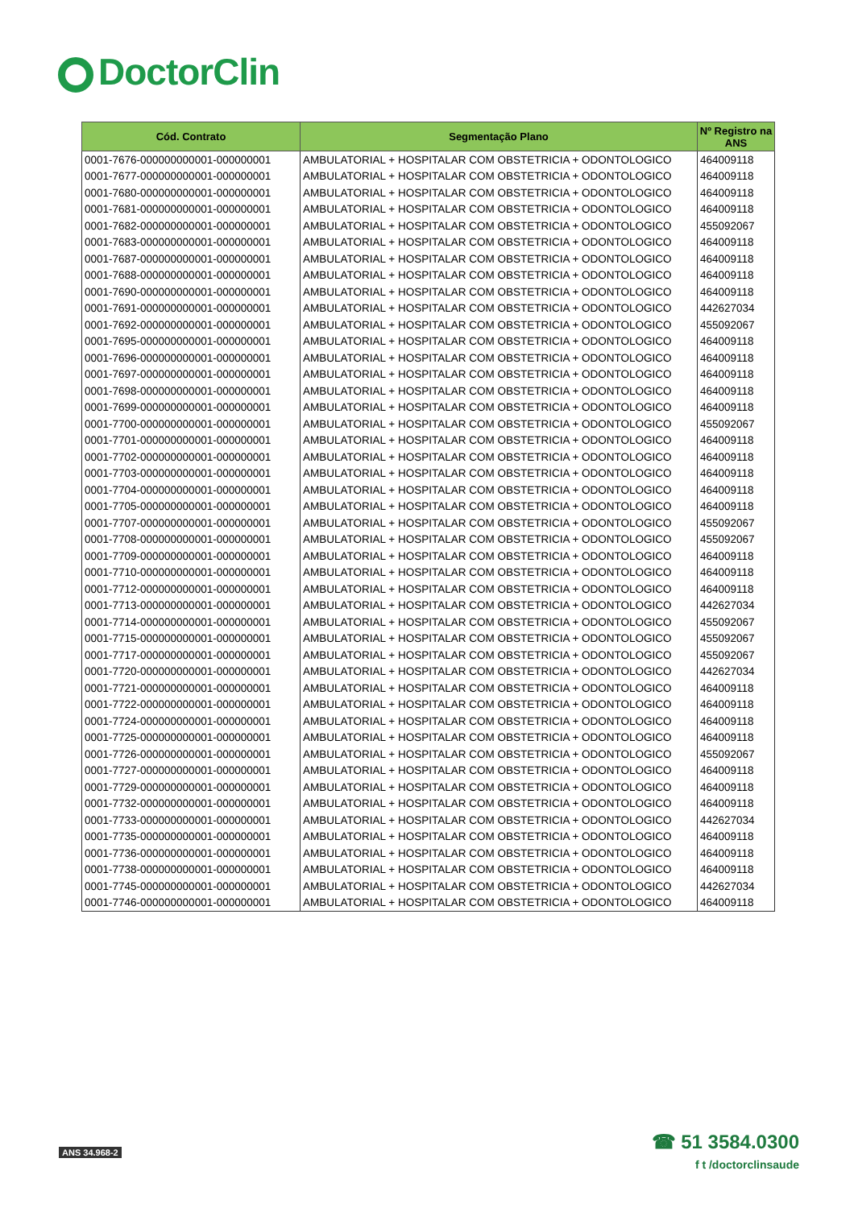DoctorClin
| Cód. Contrato | Segmentação Plano | Nº Registro na ANS |
| --- | --- | --- |
| 0001-7676-000000000001-000000001 | AMBULATORIAL + HOSPITALAR COM OBSTETRICIA + ODONTOLOGICO | 464009118 |
| 0001-7677-000000000001-000000001 | AMBULATORIAL + HOSPITALAR COM OBSTETRICIA + ODONTOLOGICO | 464009118 |
| 0001-7680-000000000001-000000001 | AMBULATORIAL + HOSPITALAR COM OBSTETRICIA + ODONTOLOGICO | 464009118 |
| 0001-7681-000000000001-000000001 | AMBULATORIAL + HOSPITALAR COM OBSTETRICIA + ODONTOLOGICO | 464009118 |
| 0001-7682-000000000001-000000001 | AMBULATORIAL + HOSPITALAR COM OBSTETRICIA + ODONTOLOGICO | 455092067 |
| 0001-7683-000000000001-000000001 | AMBULATORIAL + HOSPITALAR COM OBSTETRICIA + ODONTOLOGICO | 464009118 |
| 0001-7687-000000000001-000000001 | AMBULATORIAL + HOSPITALAR COM OBSTETRICIA + ODONTOLOGICO | 464009118 |
| 0001-7688-000000000001-000000001 | AMBULATORIAL + HOSPITALAR COM OBSTETRICIA + ODONTOLOGICO | 464009118 |
| 0001-7690-000000000001-000000001 | AMBULATORIAL + HOSPITALAR COM OBSTETRICIA + ODONTOLOGICO | 464009118 |
| 0001-7691-000000000001-000000001 | AMBULATORIAL + HOSPITALAR COM OBSTETRICIA + ODONTOLOGICO | 442627034 |
| 0001-7692-000000000001-000000001 | AMBULATORIAL + HOSPITALAR COM OBSTETRICIA + ODONTOLOGICO | 455092067 |
| 0001-7695-000000000001-000000001 | AMBULATORIAL + HOSPITALAR COM OBSTETRICIA + ODONTOLOGICO | 464009118 |
| 0001-7696-000000000001-000000001 | AMBULATORIAL + HOSPITALAR COM OBSTETRICIA + ODONTOLOGICO | 464009118 |
| 0001-7697-000000000001-000000001 | AMBULATORIAL + HOSPITALAR COM OBSTETRICIA + ODONTOLOGICO | 464009118 |
| 0001-7698-000000000001-000000001 | AMBULATORIAL + HOSPITALAR COM OBSTETRICIA + ODONTOLOGICO | 464009118 |
| 0001-7699-000000000001-000000001 | AMBULATORIAL + HOSPITALAR COM OBSTETRICIA + ODONTOLOGICO | 464009118 |
| 0001-7700-000000000001-000000001 | AMBULATORIAL + HOSPITALAR COM OBSTETRICIA + ODONTOLOGICO | 455092067 |
| 0001-7701-000000000001-000000001 | AMBULATORIAL + HOSPITALAR COM OBSTETRICIA + ODONTOLOGICO | 464009118 |
| 0001-7702-000000000001-000000001 | AMBULATORIAL + HOSPITALAR COM OBSTETRICIA + ODONTOLOGICO | 464009118 |
| 0001-7703-000000000001-000000001 | AMBULATORIAL + HOSPITALAR COM OBSTETRICIA + ODONTOLOGICO | 464009118 |
| 0001-7704-000000000001-000000001 | AMBULATORIAL + HOSPITALAR COM OBSTETRICIA + ODONTOLOGICO | 464009118 |
| 0001-7705-000000000001-000000001 | AMBULATORIAL + HOSPITALAR COM OBSTETRICIA + ODONTOLOGICO | 464009118 |
| 0001-7707-000000000001-000000001 | AMBULATORIAL + HOSPITALAR COM OBSTETRICIA + ODONTOLOGICO | 455092067 |
| 0001-7708-000000000001-000000001 | AMBULATORIAL + HOSPITALAR COM OBSTETRICIA + ODONTOLOGICO | 455092067 |
| 0001-7709-000000000001-000000001 | AMBULATORIAL + HOSPITALAR COM OBSTETRICIA + ODONTOLOGICO | 464009118 |
| 0001-7710-000000000001-000000001 | AMBULATORIAL + HOSPITALAR COM OBSTETRICIA + ODONTOLOGICO | 464009118 |
| 0001-7712-000000000001-000000001 | AMBULATORIAL + HOSPITALAR COM OBSTETRICIA + ODONTOLOGICO | 464009118 |
| 0001-7713-000000000001-000000001 | AMBULATORIAL + HOSPITALAR COM OBSTETRICIA + ODONTOLOGICO | 442627034 |
| 0001-7714-000000000001-000000001 | AMBULATORIAL + HOSPITALAR COM OBSTETRICIA + ODONTOLOGICO | 455092067 |
| 0001-7715-000000000001-000000001 | AMBULATORIAL + HOSPITALAR COM OBSTETRICIA + ODONTOLOGICO | 455092067 |
| 0001-7717-000000000001-000000001 | AMBULATORIAL + HOSPITALAR COM OBSTETRICIA + ODONTOLOGICO | 455092067 |
| 0001-7720-000000000001-000000001 | AMBULATORIAL + HOSPITALAR COM OBSTETRICIA + ODONTOLOGICO | 442627034 |
| 0001-7721-000000000001-000000001 | AMBULATORIAL + HOSPITALAR COM OBSTETRICIA + ODONTOLOGICO | 464009118 |
| 0001-7722-000000000001-000000001 | AMBULATORIAL + HOSPITALAR COM OBSTETRICIA + ODONTOLOGICO | 464009118 |
| 0001-7724-000000000001-000000001 | AMBULATORIAL + HOSPITALAR COM OBSTETRICIA + ODONTOLOGICO | 464009118 |
| 0001-7725-000000000001-000000001 | AMBULATORIAL + HOSPITALAR COM OBSTETRICIA + ODONTOLOGICO | 464009118 |
| 0001-7726-000000000001-000000001 | AMBULATORIAL + HOSPITALAR COM OBSTETRICIA + ODONTOLOGICO | 455092067 |
| 0001-7727-000000000001-000000001 | AMBULATORIAL + HOSPITALAR COM OBSTETRICIA + ODONTOLOGICO | 464009118 |
| 0001-7729-000000000001-000000001 | AMBULATORIAL + HOSPITALAR COM OBSTETRICIA + ODONTOLOGICO | 464009118 |
| 0001-7732-000000000001-000000001 | AMBULATORIAL + HOSPITALAR COM OBSTETRICIA + ODONTOLOGICO | 464009118 |
| 0001-7733-000000000001-000000001 | AMBULATORIAL + HOSPITALAR COM OBSTETRICIA + ODONTOLOGICO | 442627034 |
| 0001-7735-000000000001-000000001 | AMBULATORIAL + HOSPITALAR COM OBSTETRICIA + ODONTOLOGICO | 464009118 |
| 0001-7736-000000000001-000000001 | AMBULATORIAL + HOSPITALAR COM OBSTETRICIA + ODONTOLOGICO | 464009118 |
| 0001-7738-000000000001-000000001 | AMBULATORIAL + HOSPITALAR COM OBSTETRICIA + ODONTOLOGICO | 464009118 |
| 0001-7745-000000000001-000000001 | AMBULATORIAL + HOSPITALAR COM OBSTETRICIA + ODONTOLOGICO | 442627034 |
| 0001-7746-000000000001-000000001 | AMBULATORIAL + HOSPITALAR COM OBSTETRICIA + ODONTOLOGICO | 464009118 |
ANS 34.968-2
☎ 51 3584.0300
f t /doctorclinsaude